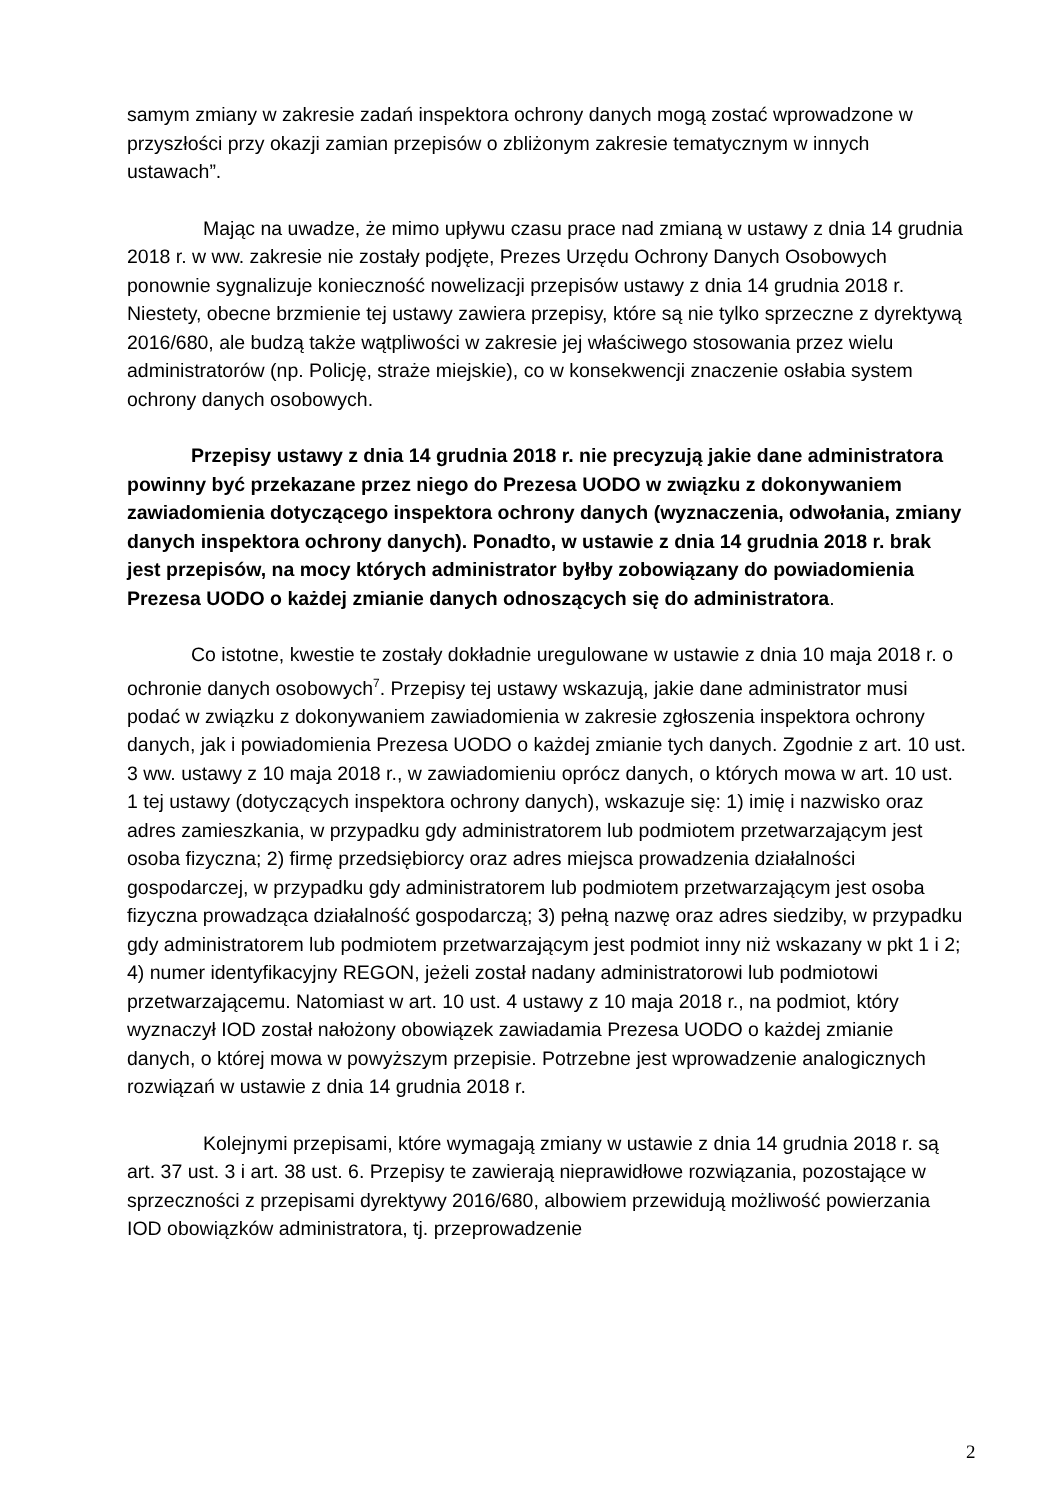samym zmiany w zakresie zadań inspektora ochrony danych mogą zostać wprowadzone w przyszłości przy okazji zamian przepisów o zbliżonym zakresie tematycznym w innych ustawach”.
Mając na uwadze, że mimo upływu czasu prace nad zmianą w ustawy z dnia 14 grudnia 2018 r. w ww. zakresie nie zostały podjęte, Prezes Urzędu Ochrony Danych Osobowych ponownie sygnalizuje konieczność nowelizacji przepisów ustawy z dnia 14 grudnia 2018 r. Niestety, obecne brzmienie tej ustawy zawiera przepisy, które są nie tylko sprzeczne z dyrektywą 2016/680, ale budzą także wątpliwości w zakresie jej właściwego stosowania przez wielu administratorów (np. Policję, straże miejskie), co w konsekwencji znaczenie osłabia system ochrony danych osobowych.
Przepisy ustawy z dnia 14 grudnia 2018 r. nie precyzują jakie dane administratora powinny być przekazane przez niego do Prezesa UODO w związku z dokonywaniem zawiadomienia dotyczącego inspektora ochrony danych (wyznaczenia, odwołania, zmiany danych inspektora ochrony danych). Ponadto, w ustawie z dnia 14 grudnia 2018 r. brak jest przepisów, na mocy których administrator byłby zobowiązany do powiadomienia Prezesa UODO o każdej zmianie danych odnoszących się do administratora.
Co istotne, kwestie te zostały dokładnie uregulowane w ustawie z dnia 10 maja 2018 r. o ochronie danych osobowych<sup>7</sup>. Przepisy tej ustawy wskazują, jakie dane administrator musi podać w związku z dokonywaniem zawiadomienia w zakresie zgłoszenia inspektora ochrony danych, jak i powiadomienia Prezesa UODO o każdej zmianie tych danych. Zgodnie z art. 10 ust. 3 ww. ustawy z 10 maja 2018 r., w zawiadomieniu oprócz danych, o których mowa w art. 10 ust. 1 tej ustawy (dotyczących inspektora ochrony danych), wskazuje się: 1) imię i nazwisko oraz adres zamieszkania, w przypadku gdy administratorem lub podmiotem przetwarzającym jest osoba fizyczna; 2) firmę przedsiębiorcy oraz adres miejsca prowadzenia działalności gospodarczej, w przypadku gdy administratorem lub podmiotem przetwarzającym jest osoba fizyczna prowadząca działalność gospodarczą; 3) pełną nazwę oraz adres siedziby, w przypadku gdy administratorem lub podmiotem przetwarzającym jest podmiot inny niż wskazany w pkt 1 i 2; 4) numer identyfikacyjny REGON, jeżeli został nadany administratorowi lub podmiotowi przetwarzającemu. Natomiast w art. 10 ust. 4 ustawy z 10 maja 2018 r., na podmiot, który wyznaczył IOD został nałożony obowiązek zawiadamia Prezesa UODO o każdej zmianie danych, o której mowa w powyższym przepisie. Potrzebne jest wprowadzenie analogicznych rozwiązań w ustawie z dnia 14 grudnia 2018 r.
Kolejnymi przepisami, które wymagają zmiany w ustawie z dnia 14 grudnia 2018 r. są art. 37 ust. 3 i art. 38 ust. 6. Przepisy te zawierają nieprawidłowe rozwiązania, pozostające w sprzeczności z przepisami dyrektywy 2016/680, albowiem przewidują możliwość powierzania IOD obowiązków administratora, tj. przeprowadzenie
2